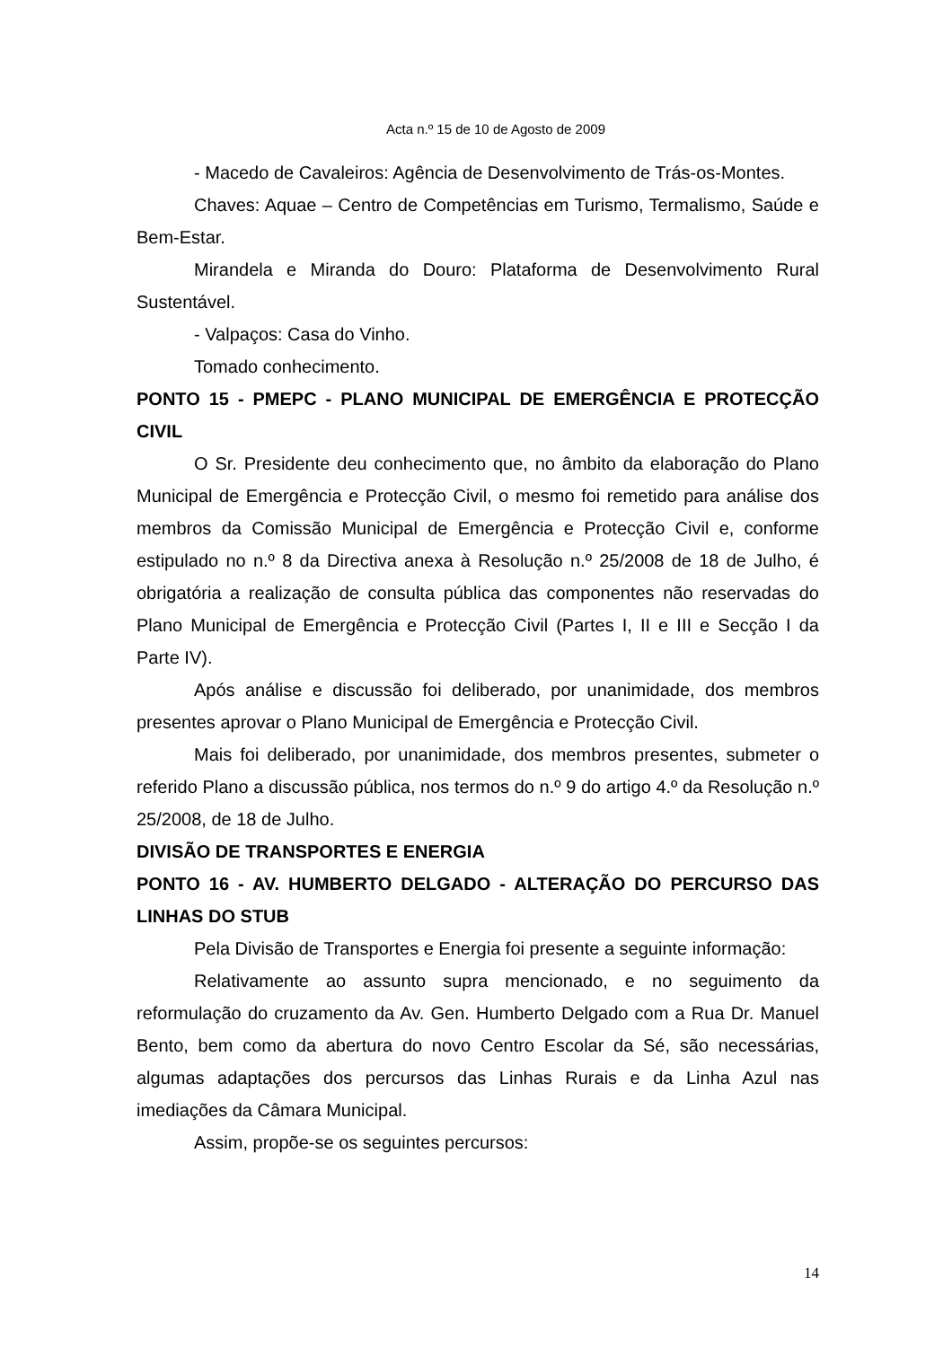Acta n.º 15 de 10 de Agosto de 2009
- Macedo de Cavaleiros: Agência de Desenvolvimento de Trás-os-Montes.
Chaves: Aquae – Centro de Competências em Turismo, Termalismo, Saúde e Bem-Estar.
Mirandela e Miranda do Douro: Plataforma de Desenvolvimento Rural Sustentável.
- Valpaços: Casa do Vinho.
Tomado conhecimento.
PONTO 15 - PMEPC - PLANO MUNICIPAL DE EMERGÊNCIA E PROTECÇÃO CIVIL
O Sr. Presidente deu conhecimento que, no âmbito da elaboração do Plano Municipal de Emergência e Protecção Civil, o mesmo foi remetido para análise dos membros da Comissão Municipal de Emergência e Protecção Civil e, conforme estipulado no n.º 8 da Directiva anexa à Resolução n.º 25/2008 de 18 de Julho, é obrigatória a realização de consulta pública das componentes não reservadas do Plano Municipal de Emergência e Protecção Civil (Partes I, II e III e Secção I da Parte IV).
Após análise e discussão foi deliberado, por unanimidade, dos membros presentes aprovar o Plano Municipal de Emergência e Protecção Civil.
Mais foi deliberado, por unanimidade, dos membros presentes, submeter o referido Plano a discussão pública, nos termos do n.º 9 do artigo 4.º da Resolução n.º 25/2008, de 18 de Julho.
DIVISÃO DE TRANSPORTES E ENERGIA
PONTO 16 - AV. HUMBERTO DELGADO - ALTERAÇÃO DO PERCURSO DAS LINHAS DO STUB
Pela Divisão de Transportes e Energia foi presente a seguinte informação:
Relativamente ao assunto supra mencionado, e no seguimento da reformulação do cruzamento da Av. Gen. Humberto Delgado com a Rua Dr. Manuel Bento, bem como da abertura do novo Centro Escolar da Sé, são necessárias, algumas adaptações dos percursos das Linhas Rurais e da Linha Azul nas imediações da Câmara Municipal.
Assim, propõe-se os seguintes percursos:
14